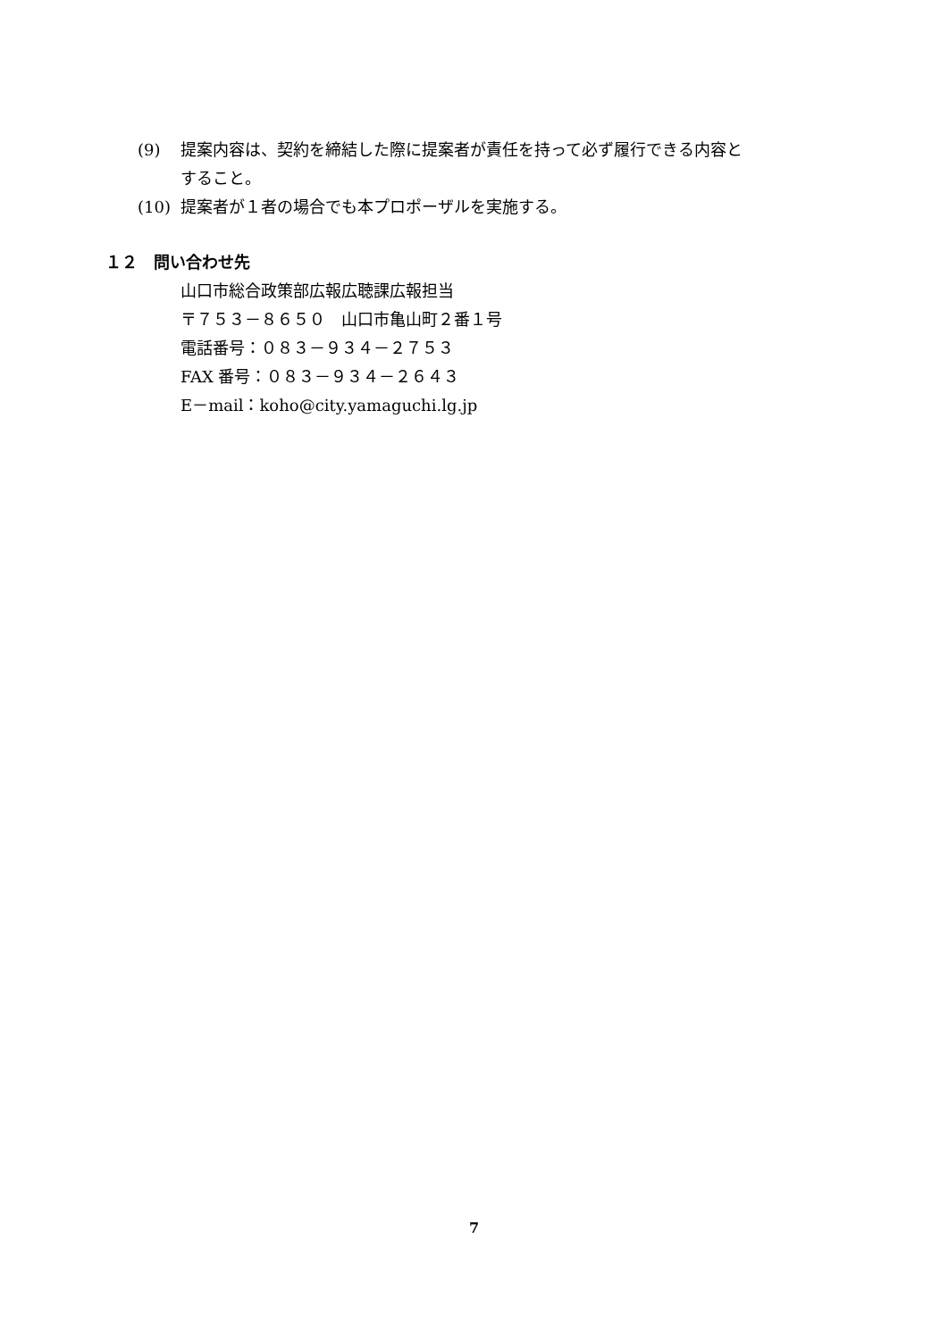(9) 提案内容は、契約を締結した際に提案者が責任を持って必ず履行できる内容とすること。
(10) 提案者が１者の場合でも本プロポーザルを実施する。
１２　問い合わせ先
山口市総合政策部広報広聴課広報担当
〒７５３－８６５０　山口市亀山町２番１号
電話番号：０８３－９３４－２７５３
FAX 番号：０８３－９３４－２６４３
E－mail：koho@city.yamaguchi.lg.jp
7